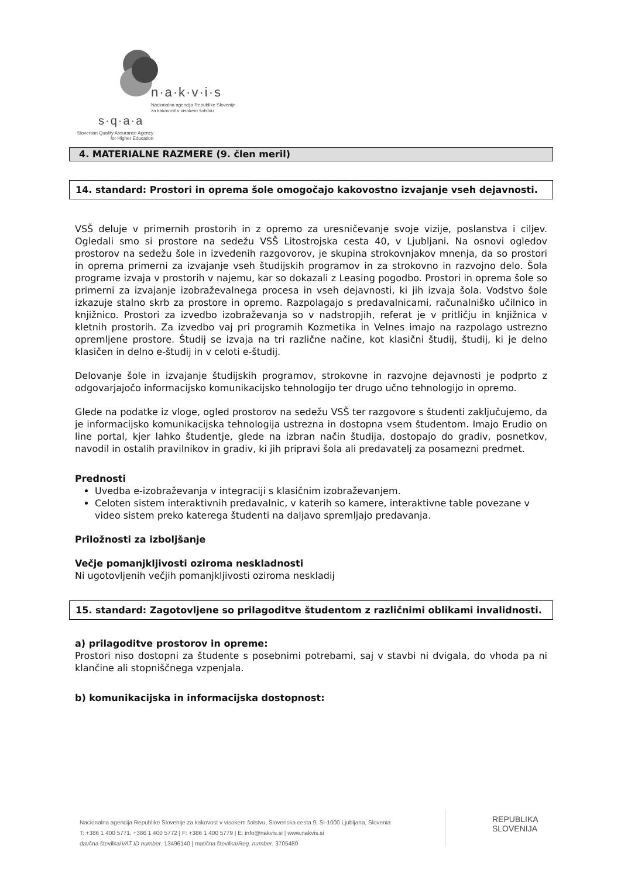n·a·k·v·i·s
Nacionalna agencija Republike Slovenije
za kakovost v visokem šolstvu
s·q·a·a
Slovenian Quality Assurance Agency
for Higher Education
4. MATERIALNE RAZMERE (9. člen meril)
14. standard: Prostori in oprema šole omogočajo kakovostno izvajanje vseh dejavnosti.
VSŠ deluje v primernih prostorih in z opremo za uresničevanje svoje vizije, poslanstva i ciljev. Ogledali smo si prostore na sedežu VSŠ Litostrojska cesta 40, v Ljubljani. Na osnovi ogledov prostorov na sedežu šole in izvedenih razgovorov, je skupina strokovnjakov mnenja, da so prostori in oprema primerni za izvajanje vseh študijskih programov in za strokovno in razvojno delo. Šola programe izvaja v prostorih v najemu, kar so dokazali z Leasing pogodbo. Prostori in oprema šole so primerni za izvajanje izobraževalnega procesa in vseh dejavnosti, ki jih izvaja šola. Vodstvo šole izkazuje stalno skrb za prostore in opremo. Razpolagajo s predavalnicami, računalniško učilnico in knjižnico. Prostori za izvedbo izobraževanja so v nadstropjih, referat je v pritličju in knjižnica v kletnih prostorih. Za izvedbo vaj pri programih Kozmetika in Velnes imajo na razpolago ustrezno opremljene prostore. Študij se izvaja na tri različne načine, kot klasični študij, študij, ki je delno klasičen in delno e-študij in v celoti e-študij.
Delovanje šole in izvajanje študijskih programov, strokovne in razvojne dejavnosti je podprto z odgovarjajočo informacijsko komunikacijsko tehnologijo ter drugo učno tehnologijo in opremo.
Glede na podatke iz vloge, ogled prostorov na sedežu VSŠ ter razgovore s študenti zaključujemo, da je informacijsko komunikacijska tehnologija ustrezna in dostopna vsem študentom. Imajo Erudio on line portal, kjer lahko študentje, glede na izbran način študija, dostopajo do gradiv, posnetkov, navodil in ostalih pravilnikov in gradiv, ki jih pripravi šola ali predavatelj za posamezni predmet.
Prednosti
Uvedba e-izobraževanja v integraciji s klasičnim izobraževanjem.
Celoten sistem interaktivnih predavalnic, v katerih so kamere, interaktivne table povezane v video sistem preko katerega študenti na daljavo spremljajo predavanja.
Priložnosti za izboljšanje
Večje pomanjkljivosti oziroma neskladnosti
Ni ugotovljenih večjih pomanjkljivosti oziroma neskladij
15. standard: Zagotovljene so prilagoditve študentom z različnimi oblikami invalidnosti.
a) prilagoditve prostorov in opreme:
Prostori niso dostopni za študente s posebnimi potrebami, saj v stavbi ni dvigala, do vhoda pa ni klančine ali stopniščnega vzpenjala.
b) komunikacijska in informacijska dostopnost:
Nacionalna agencija Republike Slovenije za kakovost v visokem šolstvu, Slovenska cesta 9, SI-1000 Ljubljana, Slovenia
T: +386 1 400 5771, +386 1 400 5772 | F: +386 1 400 5779 | E: info@nakvis.si | www.nakvis.si
davčna številka/VAT ID number: 13496140 | matična številka/Reg. number: 3705480
REPUBLIKA
SLOVENIJA